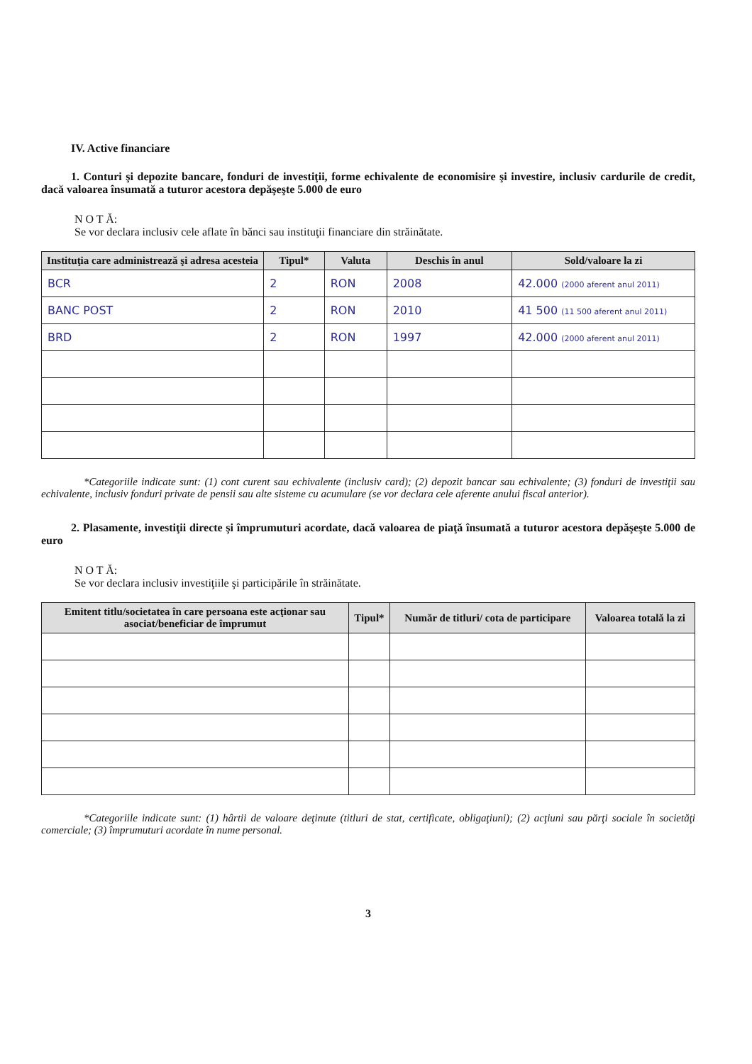IV. Active financiare
1. Conturi şi depozite bancare, fonduri de investiţii, forme echivalente de economisire şi investire, inclusiv cardurile de credit, dacă valoarea însumată a tuturor acestora depăşeşte 5.000 de euro
N O T Ă:
Se vor declara inclusiv cele aflate în bănci sau instituţii financiare din străinătate.
| Instituţia care administrează şi adresa acesteia | Tipul* | Valuta | Deschis în anul | Sold/valoare la zi |
| --- | --- | --- | --- | --- |
| BCR | 2 | RON | 2008 | 42.000 (2000 aferent anul 2011) |
| BANC POST | 2 | RON | 2010 | 41 500 (11 500 aferent anul 2011) |
| BRD | 2 | RON | 1997 | 42.000 (2000 aferent anul 2011) |
*Categoriile indicate sunt: (1) cont curent sau echivalente (inclusiv card); (2) depozit bancar sau echivalente; (3) fonduri de investiţii sau echivalente, inclusiv fonduri private de pensii sau alte sisteme cu acumulare (se vor declara cele aferente anului fiscal anterior).
2. Plasamente, investiţii directe şi împrumuturi acordate, dacă valoarea de piaţă însumată a tuturor acestora depăşeşte 5.000 de euro
N O T Ă:
Se vor declara inclusiv investiţiile şi participările în străinătate.
| Emitent titlu/societatea în care persoana este acţionar sau asociat/beneficiar de împrumut | Tipul* | Număr de titluri/ cota de participare | Valoarea totală la zi |
| --- | --- | --- | --- |
*Categoriile indicate sunt: (1) hârtii de valoare deţinute (titluri de stat, certificate, obligaţiuni); (2) acţiuni sau părţi sociale în societăţi comerciale; (3) împrumuturi acordate în nume personal.
3